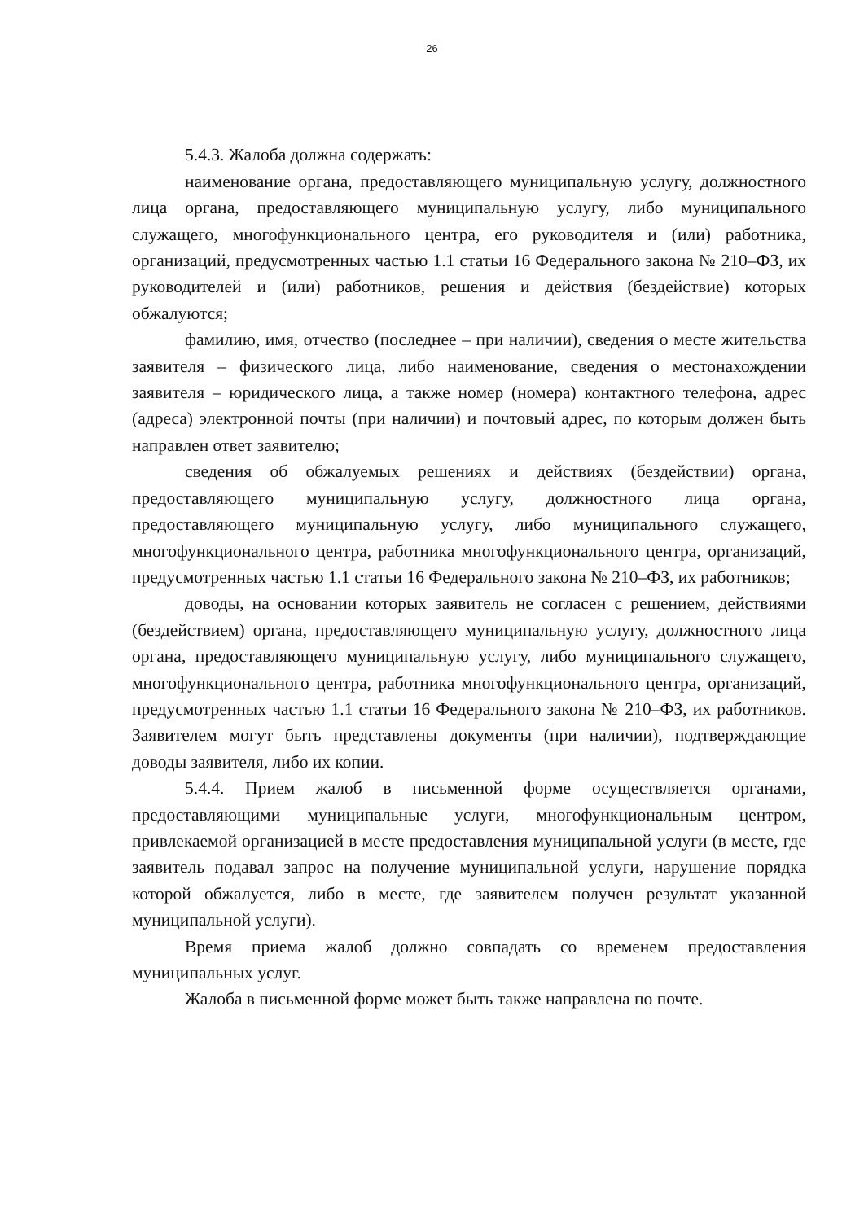26
5.4.3. Жалоба должна содержать:
наименование органа, предоставляющего муниципальную услугу, должностного лица органа, предоставляющего муниципальную услугу, либо муниципального служащего, многофункционального центра, его руководителя и (или) работника, организаций, предусмотренных частью 1.1 статьи 16 Федерального закона № 210–ФЗ, их руководителей и (или) работников, решения и действия (бездействие) которых обжалуются;
фамилию, имя, отчество (последнее – при наличии), сведения о месте жительства заявителя – физического лица, либо наименование, сведения о местонахождении заявителя – юридического лица, а также номер (номера) контактного телефона, адрес (адреса) электронной почты (при наличии) и почтовый адрес, по которым должен быть направлен ответ заявителю;
сведения об обжалуемых решениях и действиях (бездействии) органа, предоставляющего муниципальную услугу, должностного лица органа, предоставляющего муниципальную услугу, либо муниципального служащего, многофункционального центра, работника многофункционального центра, организаций, предусмотренных частью 1.1 статьи 16 Федерального закона № 210–ФЗ, их работников;
доводы, на основании которых заявитель не согласен с решением, действиями (бездействием) органа, предоставляющего муниципальную услугу, должностного лица органа, предоставляющего муниципальную услугу, либо муниципального служащего, многофункционального центра, работника многофункционального центра, организаций, предусмотренных частью 1.1 статьи 16 Федерального закона № 210–ФЗ, их работников. Заявителем могут быть представлены документы (при наличии), подтверждающие доводы заявителя, либо их копии.
5.4.4. Прием жалоб в письменной форме осуществляется органами, предоставляющими муниципальные услуги, многофункциональным центром, привлекаемой организацией в месте предоставления муниципальной услуги (в месте, где заявитель подавал запрос на получение муниципальной услуги, нарушение порядка которой обжалуется, либо в месте, где заявителем получен результат указанной муниципальной услуги).
Время приема жалоб должно совпадать со временем предоставления муниципальных услуг.
Жалоба в письменной форме может быть также направлена по почте.